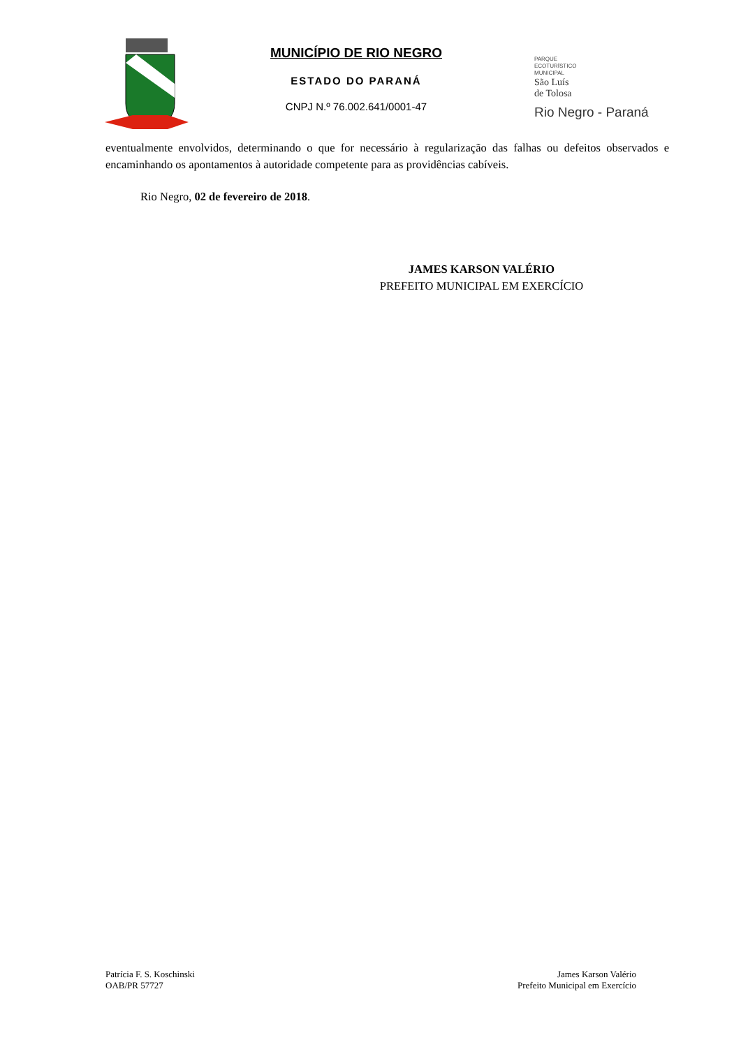MUNICÍPIO DE RIO NEGRO
ESTADO DO PARANÁ
CNPJ N.º 76.002.641/0001-47
PARQUE
ECOTURÍSTICO
MUNICIPAL
São Luís
de Tolosa
Rio Negro - Paraná
eventualmente envolvidos, determinando o que for necessário à regularização das falhas ou defeitos observados e encaminhando os apontamentos à autoridade competente para as providências cabíveis.
Rio Negro, 02 de fevereiro de 2018.
JAMES KARSON VALÉRIO
PREFEITO MUNICIPAL EM EXERCÍCIO
Patrícia F. S. Koschinski
OAB/PR 57727
James Karson Valério
Prefeito Municipal em Exercício